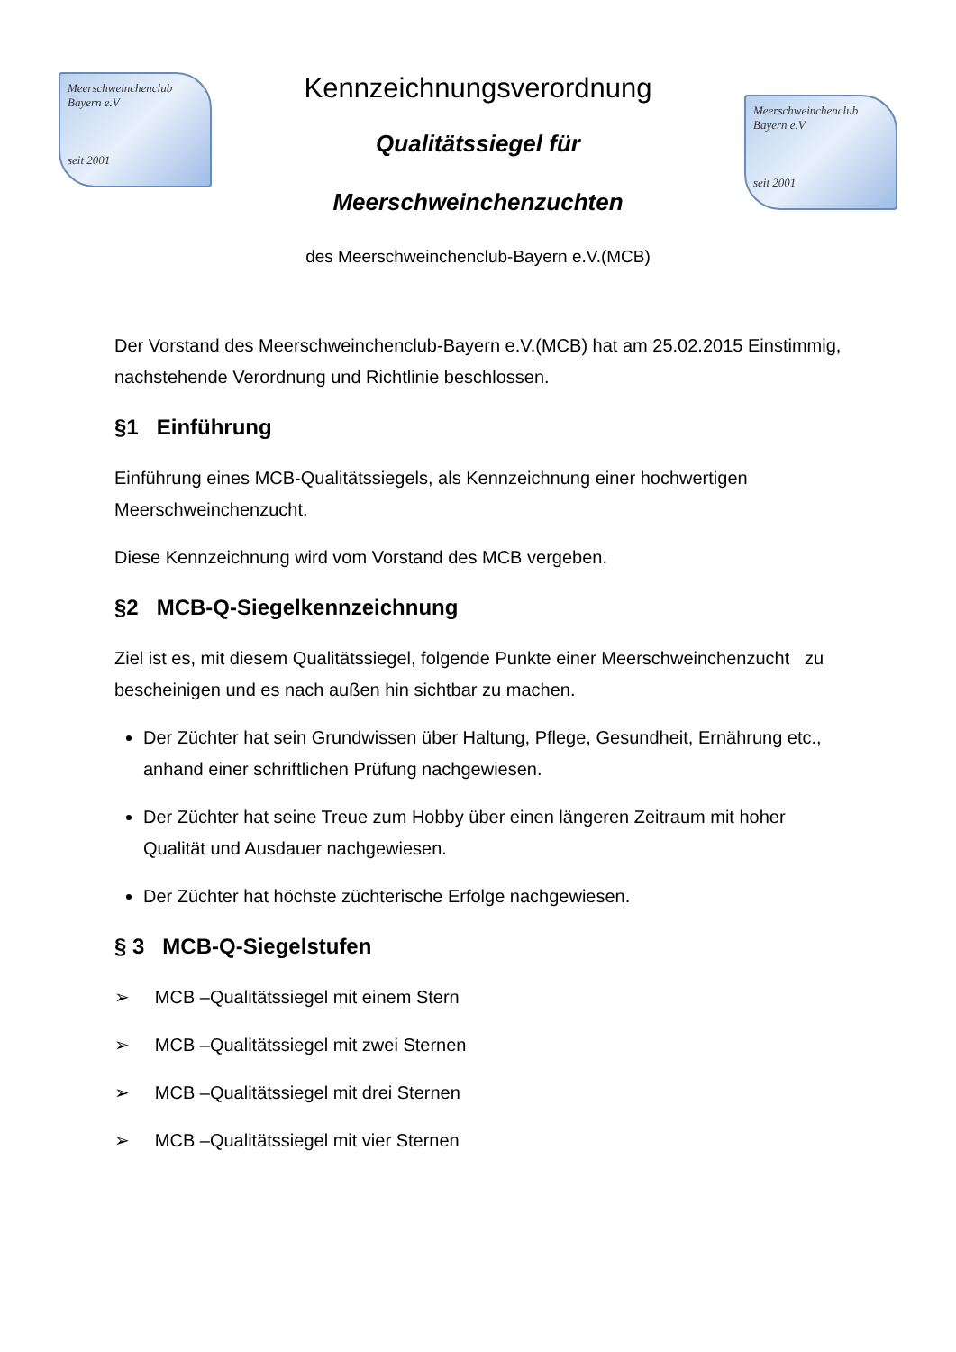Meerschweinchenclub
Bayern e.V
seit 2001
Kennzeichnungsverordnung
Qualitätssiegel für
Meerschweinchenzuchten
des Meerschweinchenclub-Bayern e.V.(MCB)
Meerschweinchenclub
Bayern e.V
seit 2001
Der Vorstand des Meerschweinchenclub-Bayern e.V.(MCB) hat am 25.02.2015 Einstimmig, nachstehende Verordnung und Richtlinie beschlossen.
§1 Einführung
Einführung eines MCB-Qualitätssiegels, als Kennzeichnung einer hochwertigen Meerschweinchenzucht.
Diese Kennzeichnung wird vom Vorstand des MCB vergeben.
§2 MCB-Q-Siegelkennzeichnung
Ziel ist es, mit diesem Qualitätssiegel, folgende Punkte einer Meerschweinchenzucht zu bescheinigen und es nach außen hin sichtbar zu machen.
Der Züchter hat sein Grundwissen über Haltung, Pflege, Gesundheit, Ernährung etc., anhand einer schriftlichen Prüfung nachgewiesen.
Der Züchter hat seine Treue zum Hobby über einen längeren Zeitraum mit hoher Qualität und Ausdauer nachgewiesen.
Der Züchter hat höchste züchterische Erfolge nachgewiesen.
§ 3 MCB-Q-Siegelstufen
➢ MCB –Qualitätssiegel mit einem Stern
➢ MCB –Qualitätssiegel mit zwei Sternen
➢ MCB –Qualitätssiegel mit drei Sternen
➢ MCB –Qualitätssiegel mit vier Sternen